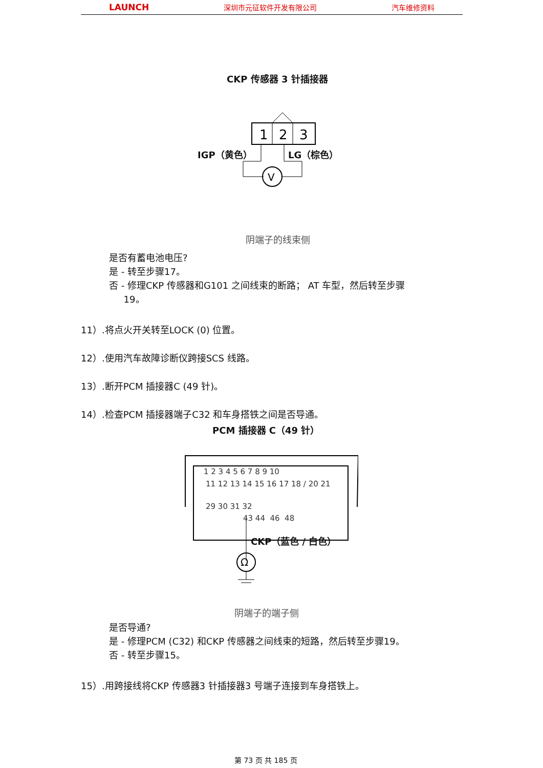LAUNCH 深圳市元征软件开发有限公司 汽车维修资料
CKP 传感器 3 针插接器
1
2
3
V
IGP（黄色） LG（棕色）
阴端子的线束侧
是否有蓄电池电压?
是 - 转至步骤17。
否 - 修理CKP 传感器和G101 之间线束的断路； AT 车型，然后转至步骤
19。
11）.将点火开关转至LOCK (0) 位置。
12）.使用汽车故障诊断仪跨接SCS 线路。
13）.断开PCM 插接器C (49 针)。
14）.检查PCM 插接器端子C32 和车身搭铁之间是否导通。
PCM 插接器 C（49 针）
1 2 3 4 5 6 7 8 9 10
11 12 13 14 15 16 17 18 / 20 21
29 30 31 32
43 44 46 48
Ω
CKP（蓝色 / 白色）
阴端子的端子侧
是否导通?
是 - 修理PCM (C32) 和CKP 传感器之间线束的短路，然后转至步骤19。
否 - 转至步骤15。
15）.用跨接线将CKP 传感器3 针插接器3 号端子连接到车身搭铁上。
第 73 页 共 185 页